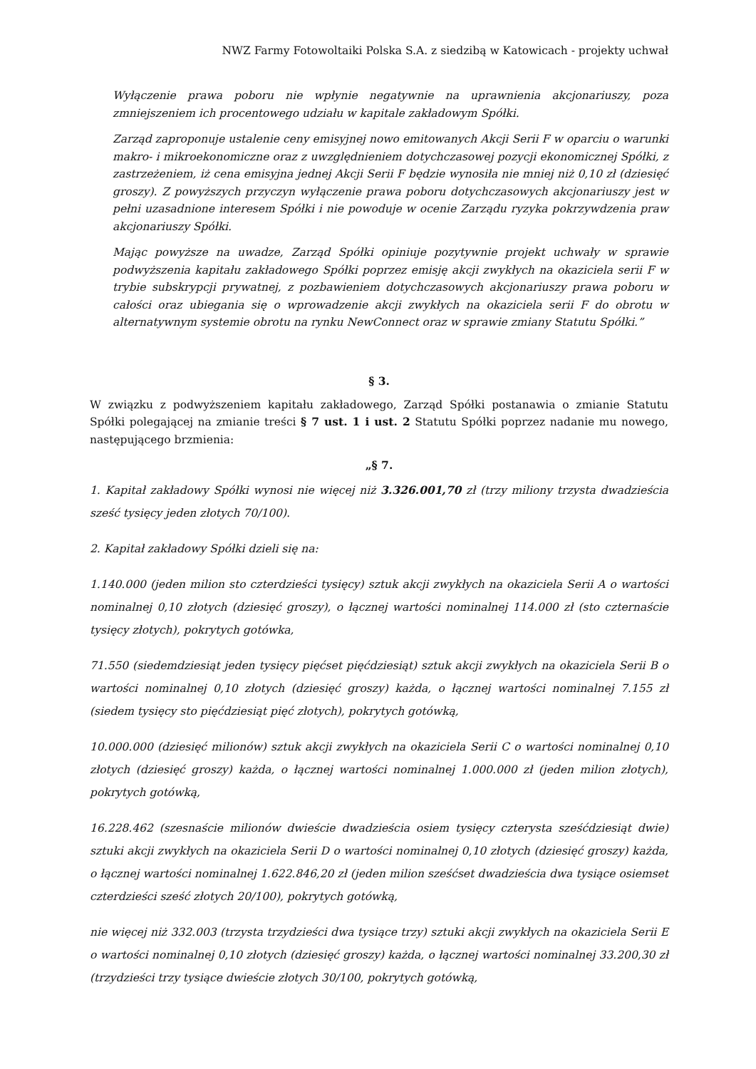NWZ Farmy Fotowoltaiki Polska S.A. z siedzibą w Katowicach - projekty uchwał
Wyłączenie prawa poboru nie wpłynie negatywnie na uprawnienia akcjonariuszy, poza zmniejszeniem ich procentowego udziału w kapitale zakładowym Spółki.
Zarząd zaproponuje ustalenie ceny emisyjnej nowo emitowanych Akcji Serii F w oparciu o warunki makro- i mikroekonomiczne oraz z uwzględnieniem dotychczasowej pozycji ekonomicznej Spółki, z zastrzeżeniem, iż cena emisyjna jednej Akcji Serii F będzie wynosiła nie mniej niż 0,10 zł (dziesięć groszy). Z powyższych przyczyn wyłączenie prawa poboru dotychczasowych akcjonariuszy jest w pełni uzasadnione interesem Spółki i nie powoduje w ocenie Zarządu ryzyka pokrzywdzenia praw akcjonariuszy Spółki.
Mając powyższe na uwadze, Zarząd Spółki opiniuje pozytywnie projekt uchwały w sprawie podwyższenia kapitału zakładowego Spółki poprzez emisję akcji zwykłych na okaziciela serii F w trybie subskrypcji prywatnej, z pozbawieniem dotychczasowych akcjonariuszy prawa poboru w całości oraz ubiegania się o wprowadzenie akcji zwykłych na okaziciela serii F do obrotu w alternatywnym systemie obrotu na rynku NewConnect oraz w sprawie zmiany Statutu Spółki.”
§ 3.
W związku z podwyższeniem kapitału zakładowego, Zarząd Spółki postanawia o zmianie Statutu Spółki polegającej na zmianie treści § 7 ust. 1 i ust. 2 Statutu Spółki poprzez nadanie mu nowego, następującego brzmienia:
„§ 7.
1. Kapitał zakładowy Spółki wynosi nie więcej niż 3.326.001,70 zł (trzy miliony trzysta dwadzieścia sześć tysięcy jeden złotych 70/100).
2. Kapitał zakładowy Spółki dzieli się na:
1.140.000 (jeden milion sto czterdzieści tysięcy) sztuk akcji zwykłych na okaziciela Serii A o wartości nominalnej 0,10 złotych (dziesięć groszy), o łącznej wartości nominalnej 114.000 zł (sto czternaście tysięcy złotych), pokrytych gotówka,
71.550 (siedemdziesiąt jeden tysięcy pięćset pięćdziesiąt) sztuk akcji zwykłych na okaziciela Serii B o wartości nominalnej 0,10 złotych (dziesięć groszy) każda, o łącznej wartości nominalnej 7.155 zł (siedem tysięcy sto pięćdziesiąt pięć złotych), pokrytych gotówką,
10.000.000 (dziesięć milionów) sztuk akcji zwykłych na okaziciela Serii C o wartości nominalnej 0,10 złotych (dziesięć groszy) każda, o łącznej wartości nominalnej 1.000.000 zł (jeden milion złotych), pokrytych gotówką,
16.228.462 (szesnaście milionów dwieście dwadzieścia osiem tysięcy czterysta sześćdziesiąt dwie) sztuki akcji zwykłych na okaziciela Serii D o wartości nominalnej 0,10 złotych (dziesięć groszy) każda, o łącznej wartości nominalnej 1.622.846,20 zł (jeden milion sześćset dwadzieścia dwa tysiące osiemset czterdzieści sześć złotych 20/100), pokrytych gotówką,
nie więcej niż 332.003 (trzysta trzydzieści dwa tysiące trzy) sztuki akcji zwykłych na okaziciela Serii E o wartości nominalnej 0,10 złotych (dziesięć groszy) każda, o łącznej wartości nominalnej 33.200,30 zł (trzydzieści trzy tysiące dwieście złotych 30/100, pokrytych gotówką,